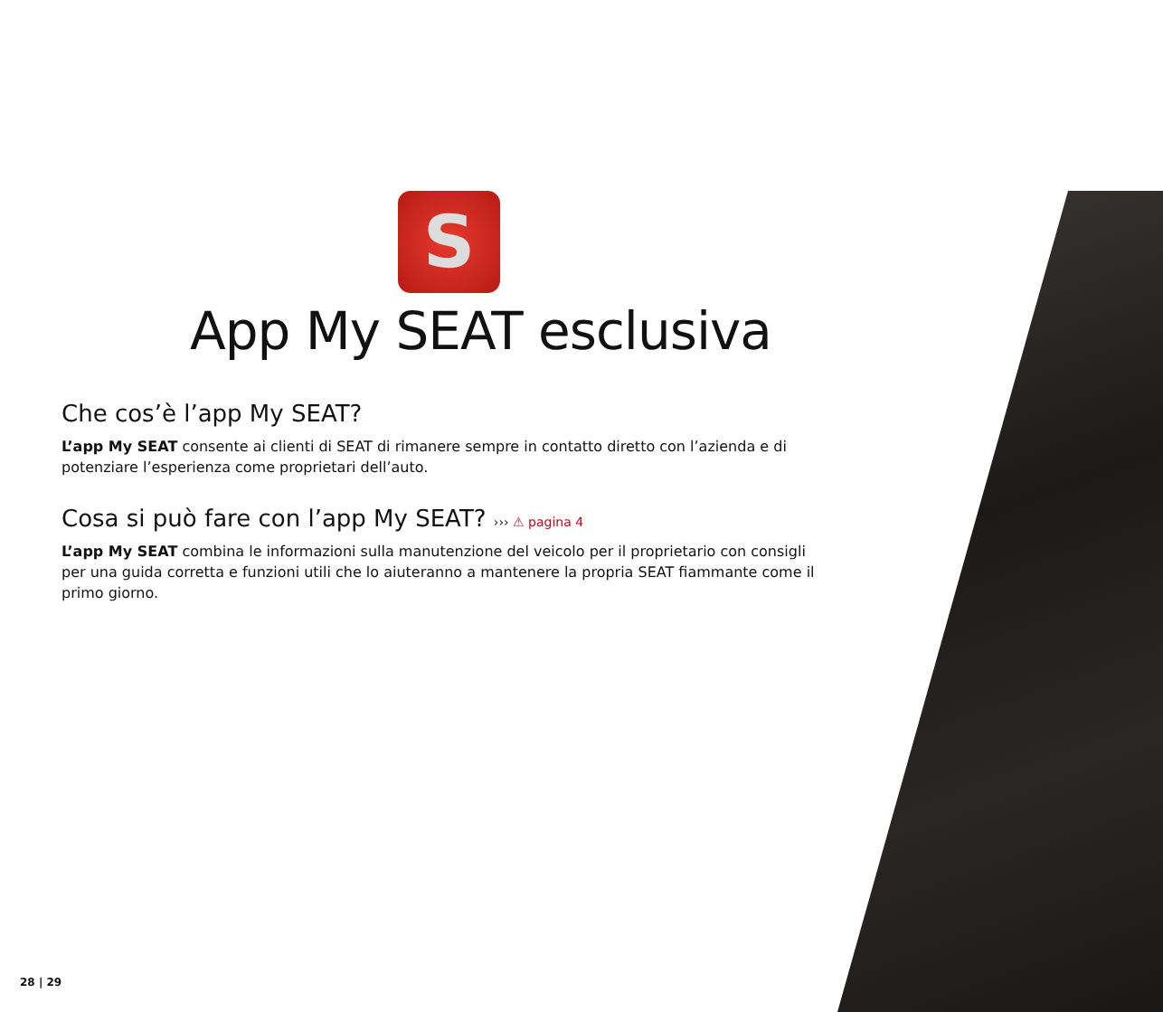S
App My SEAT esclusiva
Che cos’è l’app My SEAT?
L’app My SEAT consente ai clienti di SEAT di rimanere sempre in contatto diretto con l’azienda e di potenziare l’esperienza come proprietari dell’auto.
Cosa si può fare con l’app My SEAT? ››› ⚠ pagina 4
L’app My SEAT combina le informazioni sulla manutenzione del veicolo per il proprietario con consigli per una guida corretta e funzioni utili che lo aiuteranno a mantenere la propria SEAT fiammante come il primo giorno.
28 | 29